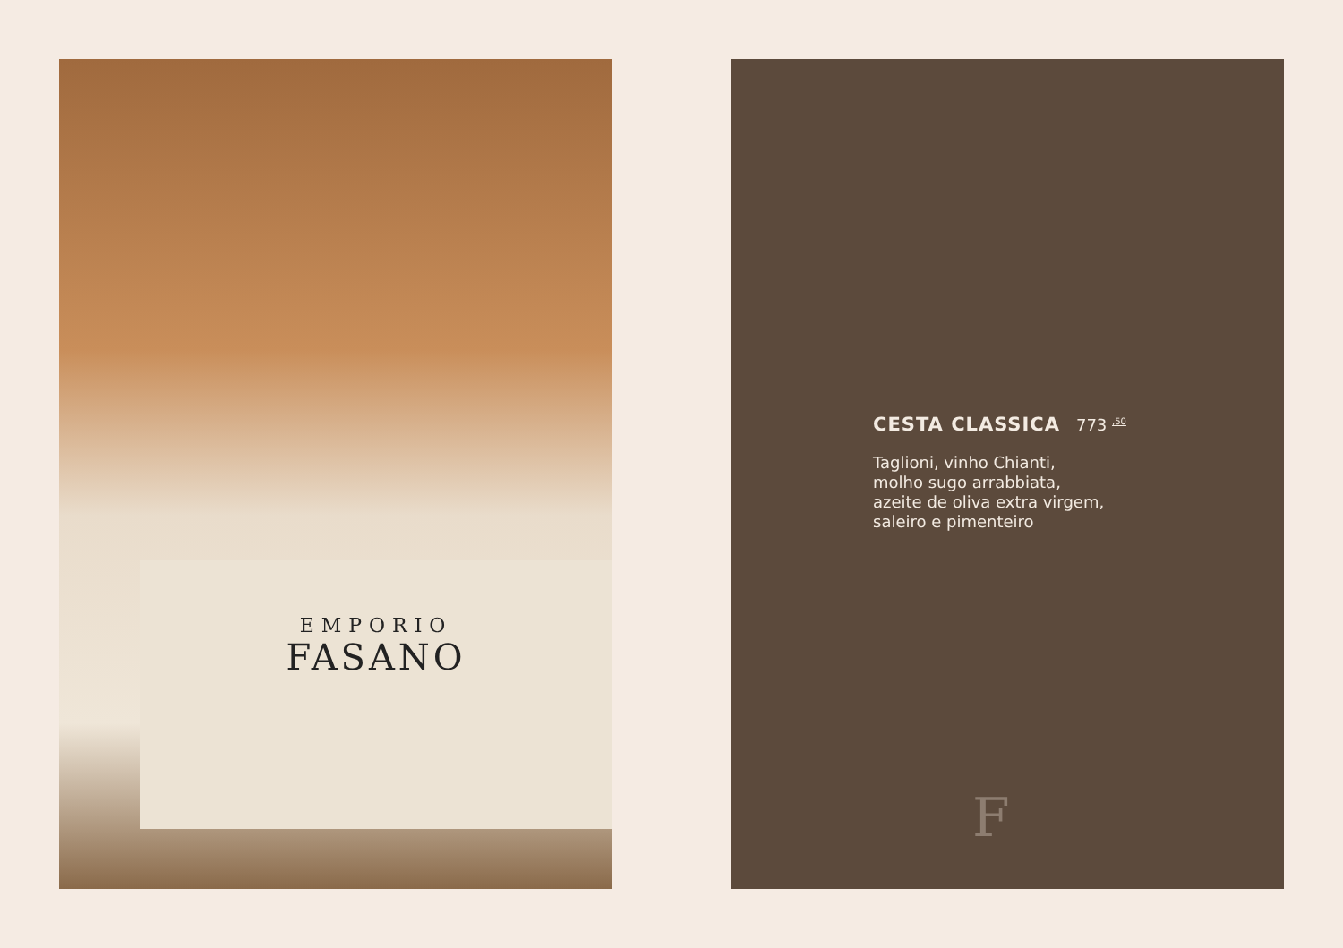EMPORIO
FASANO
CESTA CLASSICA
773 <sup>,50</sup>
Taglioni, vinho Chianti,
molho sugo arrabbiata,
azeite de oliva extra virgem,
saleiro e pimenteiro
F